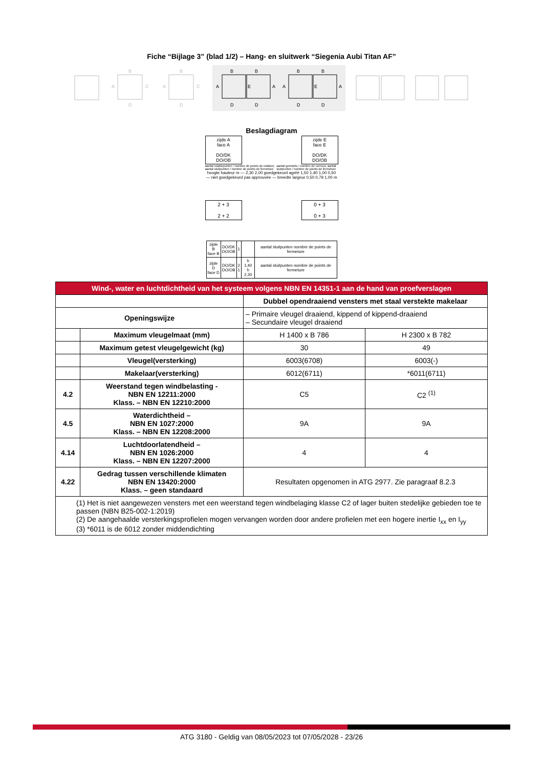Fiche “Bijlage 3” (blad 1/2) – Hang- en sluitwerk “Siegenia Aubi Titan AF”
B
A
C
D
B
A
C
D
B
B
A
A
E
D
D
B
B
A
A
E
D
D
Beslagdiagram
zijde A
face A
DO/DK
DO/OB
zijde E
face E
DO/DK
DO/OB
aantal rotatiepunten / nombre de points de rotation; aantal sluitpunten / nombre de points de fermeture
aantal grendels / nombre de verrous; aantal sluitpunten / nombre de points de fermeture
hoogte hauteur m — 2,30 2,00 goedgekeurd agréé 1,50 1,40 1,00 0,50 — niet goedgekeurd pas approuvée — breedte largeur 0,50 0,79 1,00 m
2 + 3
2 + 2
0 + 3
0 + 3
| zijde B face B | DO/DK DO/OB | 1 | | aantal sluitpunten nombre de points de fermeture |
| zijde D face D | DO/DK DO/OB | 2 1 | h 1,40 h 2,30 | aantal sluitpunten nombre de points de fermeture |
| Wind-, water en luchtdichtheid van het systeem volgens NBN EN 14351-1 aan de hand van proefverslagen | | | |
| --- | --- | --- | --- |
| | | Dubbel opendraaiend vensters met staal verstekte makelaar | |
| Openingswijze | | – Primaire vleugel draaiend, kippend of kippend-draaiend – Secundaire vleugel draaiend | |
| | Maximum vleugelmaat (mm) | H 1400 x B 786 | H 2300 x B 782 |
| | Maximum getest vleugelgewicht (kg) | 30 | 49 |
| | Vleugel(versterking) | 6003(6708) | 6003(-) |
| | Makelaar(versterking) | 6012(6711) | *6011(6711) |
| 4.2 | Weerstand tegen windbelasting - NBN EN 12211:2000 Klass. – NBN EN 12210:2000 | C5 | C2 <sup>(1)</sup> |
| 4.5 | Waterdichtheid – NBN EN 1027:2000 Klass. – NBN EN 12208:2000 | 9A | 9A |
| 4.14 | Luchtdoorlatendheid – NBN EN 1026:2000 Klass. – NBN EN 12207:2000 | 4 | 4 |
| 4.22 | Gedrag tussen verschillende klimaten NBN EN 13420:2000 Klass. – geen standaard | Resultaten opgenomen in ATG 2977. Zie paragraaf 8.2.3 | |
| (1) Het is niet aangewezen vensters met een weerstand tegen windbelaging klasse C2 of lager buiten stedelijke gebieden toe te passen (NBN B25-002-1:2019) (2) De aangehaalde versterkingsprofielen mogen vervangen worden door andere profielen met een hogere inertie I<sub>xx</sub> en I<sub>yy</sub> (3) *6011 is de 6012 zonder middendichting | | | |
ATG 3180 - Geldig van 08/05/2023 tot 07/05/2028 - 23/26